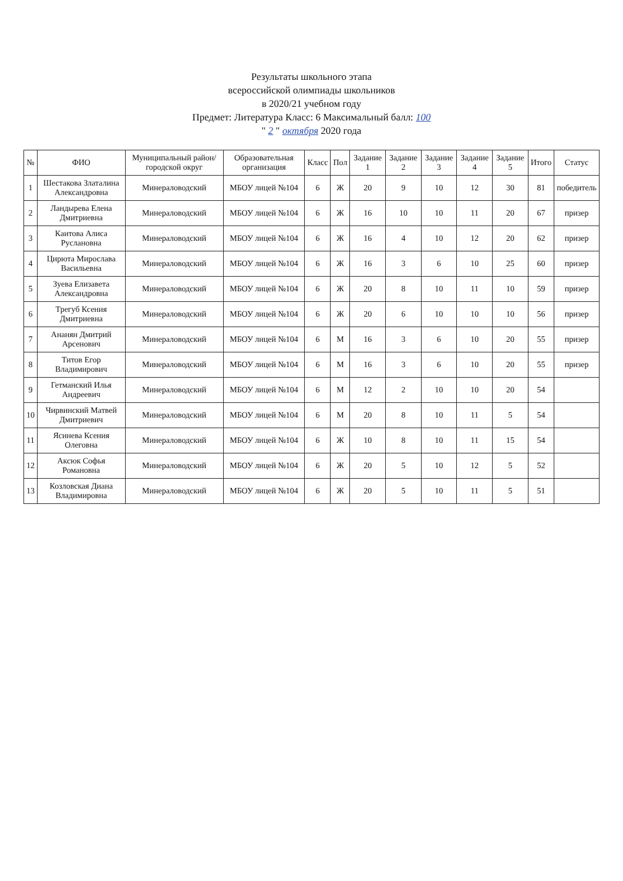Результаты школьного этапа
всероссийской олимпиады школьников
в 2020/21 учебном году
Предмет: Литература Класс: 6 Максимальный балл: 100
" 2 " октября 2020 года
| № | ФИО | Муниципальный район/городской округ | Образовательная организация | Класс | Пол | Задание 1 | Задание 2 | Задание 3 | Задание 4 | Задание 5 | Итого | Статус |
| --- | --- | --- | --- | --- | --- | --- | --- | --- | --- | --- | --- | --- |
| 1 | Шестакова Златалина Александровна | Минераловодский | МБОУ лицей №104 | 6 | Ж | 20 | 9 | 10 | 12 | 30 | 81 | победитель |
| 2 | Ландырева Елена Дмитриевна | Минераловодский | МБОУ лицей №104 | 6 | Ж | 16 | 10 | 10 | 11 | 20 | 67 | призер |
| 3 | Каитова Алиса Руслановна | Минераловодский | МБОУ лицей №104 | 6 | Ж | 16 | 4 | 10 | 12 | 20 | 62 | призер |
| 4 | Цирюта Мирослава Васильевна | Минераловодский | МБОУ лицей №104 | 6 | Ж | 16 | 3 | 6 | 10 | 25 | 60 | призер |
| 5 | Зуева Елизавета Александровна | Минераловодский | МБОУ лицей №104 | 6 | Ж | 20 | 8 | 10 | 11 | 10 | 59 | призер |
| 6 | Трегуб Ксения Дмитриевна | Минераловодский | МБОУ лицей №104 | 6 | Ж | 20 | 6 | 10 | 10 | 10 | 56 | призер |
| 7 | Ананян Дмитрий Арсенович | Минераловодский | МБОУ лицей №104 | 6 | М | 16 | 3 | 6 | 10 | 20 | 55 | призер |
| 8 | Титов Егор Владимирович | Минераловодский | МБОУ лицей №104 | 6 | М | 16 | 3 | 6 | 10 | 20 | 55 | призер |
| 9 | Гетманский Илья Андреевич | Минераловодский | МБОУ лицей №104 | 6 | М | 12 | 2 | 10 | 10 | 20 | 54 | |
| 10 | Чирвинский Матвей Дмитриевич | Минераловодский | МБОУ лицей №104 | 6 | М | 20 | 8 | 10 | 11 | 5 | 54 | |
| 11 | Ясинева Ксения Олеговна | Минераловодский | МБОУ лицей №104 | 6 | Ж | 10 | 8 | 10 | 11 | 15 | 54 | |
| 12 | Аксюк Софья Романовна | Минераловодский | МБОУ лицей №104 | 6 | Ж | 20 | 5 | 10 | 12 | 5 | 52 | |
| 13 | Козловская Диана Владимировна | Минераловодский | МБОУ лицей №104 | 6 | Ж | 20 | 5 | 10 | 11 | 5 | 51 | |